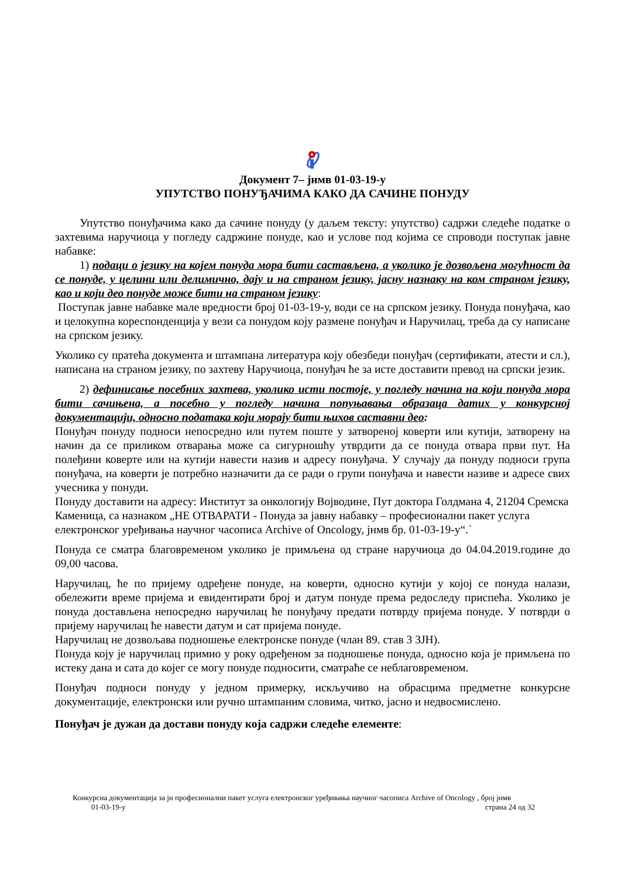Документ 7– јнмв 01-03-19-у
УПУТСТВО ПОНУЂАЧИМА КАКО ДА САЧИНЕ ПОНУДУ
Упутство понуђачима како да сачине понуду (у даљем тексту: упутство) садржи следеће податке о захтевима наручиоца у погледу садржине понуде, као и услове под којима се спроводи поступак јавне набавке:
1) подаци о језику на којем понуда мора бити састављена, а уколико је дозвољена могућност да се понуде, у целини или делимично, дају и на страном језику, јасну назнаку на ком страном језику, као и који део понуде може бити на страном језику:
Поступак јавне набавке мале вредности број 01-03-19-у, води се на српском језику. Понуда понуђача, као и целокупна кореспонденција у вези са понудом коју размене понуђач и Наручилац, треба да су написане на српском језику.
Уколико су пратећа документа и штампана литература коју обезбеди понуђач (сертификати, атести и сл.), написана на страном језику, по захтеву Наручиоца, понуђач ће за исте доставити превод на српски језик.
2) дефинисање посебних захтева, уколико исти постоје, у погледу начина на који понуда мора бити сачињена, а посебно у погледу начина попуњавања образаца датих у конкурсној документацији, односно података који морају бити њихов саставни део:
Понуђач понуду подноси непосредно или путем поште у затвореној коверти или кутији, затворену на начин да се приликом отварања може са сигурношћу утврдити да се понуда отвара први пут. На полеђини коверте или на кутији навести назив и адресу понуђача. У случају да понуду подноси група понуђача, на коверти је потребно назначити да се ради о групи понуђача и навести називе и адресе свих учесника у понуди.
Понуду доставити на адресу: Институт за онкологију Војводине, Пут доктора Голдмана 4, 21204 Сремска Каменица, са назнаком „НЕ ОТВАРАТИ - Понуда за јавну набавку – професионални пакет услуга електронског уређивања научног часописа Archive of Oncology, јнмв бр. 01-03-19-у“.`
Понуда се сматра благовременом уколико је примљена од стране наручиоца до 04.04.2019.године до 09,00 часова.
Наручилац, ће по пријему одређене понуде, на коверти, односно кутији у којој се понуда налази, обележити време пријема и евидентирати број и датум понуде према редоследу приспећа. Уколико је понуда достављена непосредно наручилац ће понуђачу предати потврду пријема понуде. У потврди о пријему наручилац ће навести датум и сат пријема понуде.
Наручилац не дозвољава подношење електронске понуде (члан 89. став 3 ЗЈН).
Понуда коју је наручилац примио у року одређеном за подношење понуда, односно која је примљена по истеку дана и сата до којег се могу понуде подносити, сматраће се неблаговременом.
Понуђач подноси понуду у једном примерку, искључиво на обрасцима предметне конкурсне документације, електронски или ручно штампаним словима, читко, јасно и недвосмислено.
Понуђач је дужан да достави понуду која садржи следеће елементе:
Конкурсна документација за јн професионални пакет услуга електронског уређивања научног часописа Archive of Oncology , број јнмв
01-03-19-у страна 24 од 32